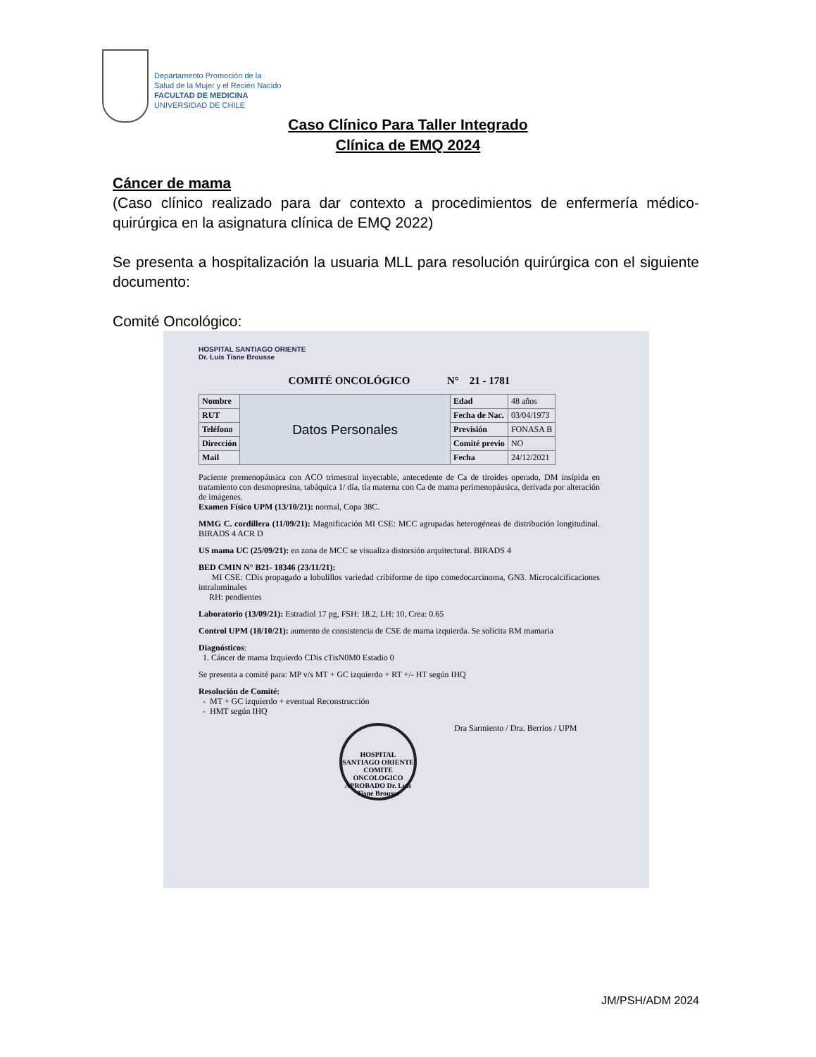Departamento Promoción de la
Salud de la Mujer y el Recién Nacido
FACULTAD DE MEDICINA
UNIVERSIDAD DE CHILE
Caso Clínico Para Taller Integrado
Clínica de EMQ 2024
Cáncer de mama
(Caso clínico realizado para dar contexto a procedimientos de enfermería médico-quirúrgica en la asignatura clínica de EMQ 2022)
Se presenta a hospitalización la usuaria MLL para resolución quirúrgica con el siguiente documento:
Comité Oncológico:
HOSPITAL SANTIAGO ORIENTE
Dr. Luis Tisne Brousse
COMITÉ ONCOLÓGICO N° 21 - 1781
| Nombre | Datos Personales | Edad | 48 años |
| RUT | | Fecha de Nac. | 03/04/1973 |
| Teléfono | | Previsión | FONASA B |
| Dirección | | Comité previo | NO |
| Mail | | Fecha | 24/12/2021 |
Paciente premenopáusica con ACO trimestral inyectable, antecedente de Ca de tiroides operado, DM insípida en tratamiento con desmopresina, tabáquica 1/ día, tía materna con Ca de mama perimenopáusica, derivada por alteración de imágenes.
Examen Físico UPM (13/10/21): normal, Copa 38C.
MMG C. cordillera (11/09/21): Magnificación MI CSE: MCC agrupadas heterogéneas de distribución longitudinal. BIRADS 4 ACR D
US mama UC (25/09/21): en zona de MCC se visualiza distorsión arquitectural. BIRADS 4
BED CMIN N° B21- 18346 (23/11/21):
MI CSE: CDis propagado a lobulillos variedad cribiforme de tipo comedocarcinoma, GN3. Microcalcificaciones intraluminales
RH: pendientes
Laboratorio (13/09/21): Estradiol 17 pg, FSH: 18.2, LH: 10, Crea: 0.65
Control UPM (18/10/21): aumento de consistencia de CSE de mama izquierda. Se solicita RM mamaria
Diagnósticos:
1. Cáncer de mama Izquierdo CDis cTisN0M0 Estadio 0
Se presenta a comité para: MP v/s MT + GC izquierdo + RT +/- HT según IHQ
Resolución de Comité:
- MT + GC izquierdo + eventual Reconstrucción
- HMT según IHQ
HOSPITAL SANTIAGO ORIENTE COMITE ONCOLOGICO APROBADO Dr. Luis Tisne Brousse Dra Sarmiento / Dra. Berrios / UPM
JM/PSH/ADM 2024